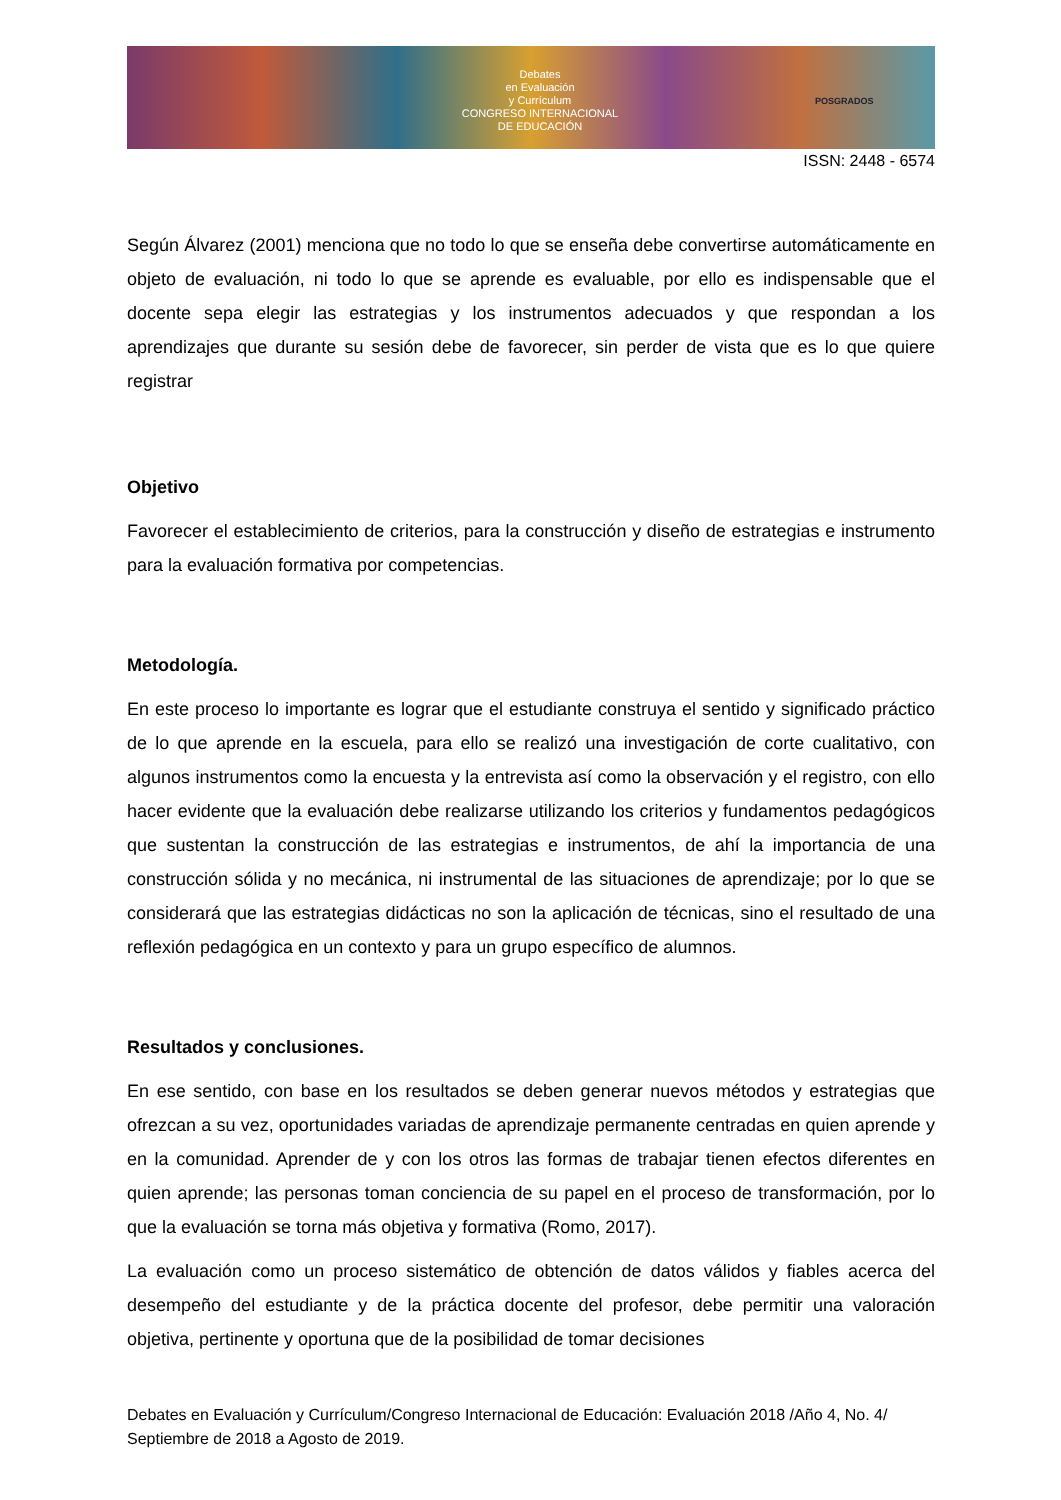Debates
en Evaluación
y Currículum
CONGRESO INTERNACIONAL
DE EDUCACIÓN
POSGRADOS
ISSN: 2448 - 6574
Según Álvarez (2001) menciona que no todo lo que se enseña debe convertirse automáticamente en objeto de evaluación, ni todo lo que se aprende es evaluable, por ello es indispensable que el docente sepa elegir las estrategias y los instrumentos adecuados y que respondan a los aprendizajes que durante su sesión debe de favorecer, sin perder de vista que es lo que quiere registrar
Objetivo
Favorecer el establecimiento de criterios, para la construcción y diseño de estrategias e instrumento para la evaluación formativa por competencias.
Metodología.
En este proceso lo importante es lograr que el estudiante construya el sentido y significado práctico de lo que aprende en la escuela, para ello se realizó una investigación de corte cualitativo, con algunos instrumentos como la encuesta y la entrevista así como la observación y el registro, con ello hacer evidente que la evaluación debe realizarse utilizando los criterios y fundamentos pedagógicos que sustentan la construcción de las estrategias e instrumentos, de ahí la importancia de una construcción sólida y no mecánica, ni instrumental de las situaciones de aprendizaje; por lo que se considerará que las estrategias didácticas no son la aplicación de técnicas, sino el resultado de una reflexión pedagógica en un contexto y para un grupo específico de alumnos.
Resultados y conclusiones.
En ese sentido, con base en los resultados se deben generar nuevos métodos y estrategias que ofrezcan a su vez, oportunidades variadas de aprendizaje permanente centradas en quien aprende y en la comunidad. Aprender de y con los otros las formas de trabajar tienen efectos diferentes en quien aprende; las personas toman conciencia de su papel en el proceso de transformación, por lo que la evaluación se torna más objetiva y formativa (Romo, 2017).
La evaluación como un proceso sistemático de obtención de datos válidos y fiables acerca del desempeño del estudiante y de la práctica docente del profesor, debe permitir una valoración objetiva, pertinente y oportuna que de la posibilidad de tomar decisiones
Debates en Evaluación y Currículum/Congreso Internacional de Educación: Evaluación 2018 /Año 4, No. 4/ Septiembre de 2018 a Agosto de 2019.